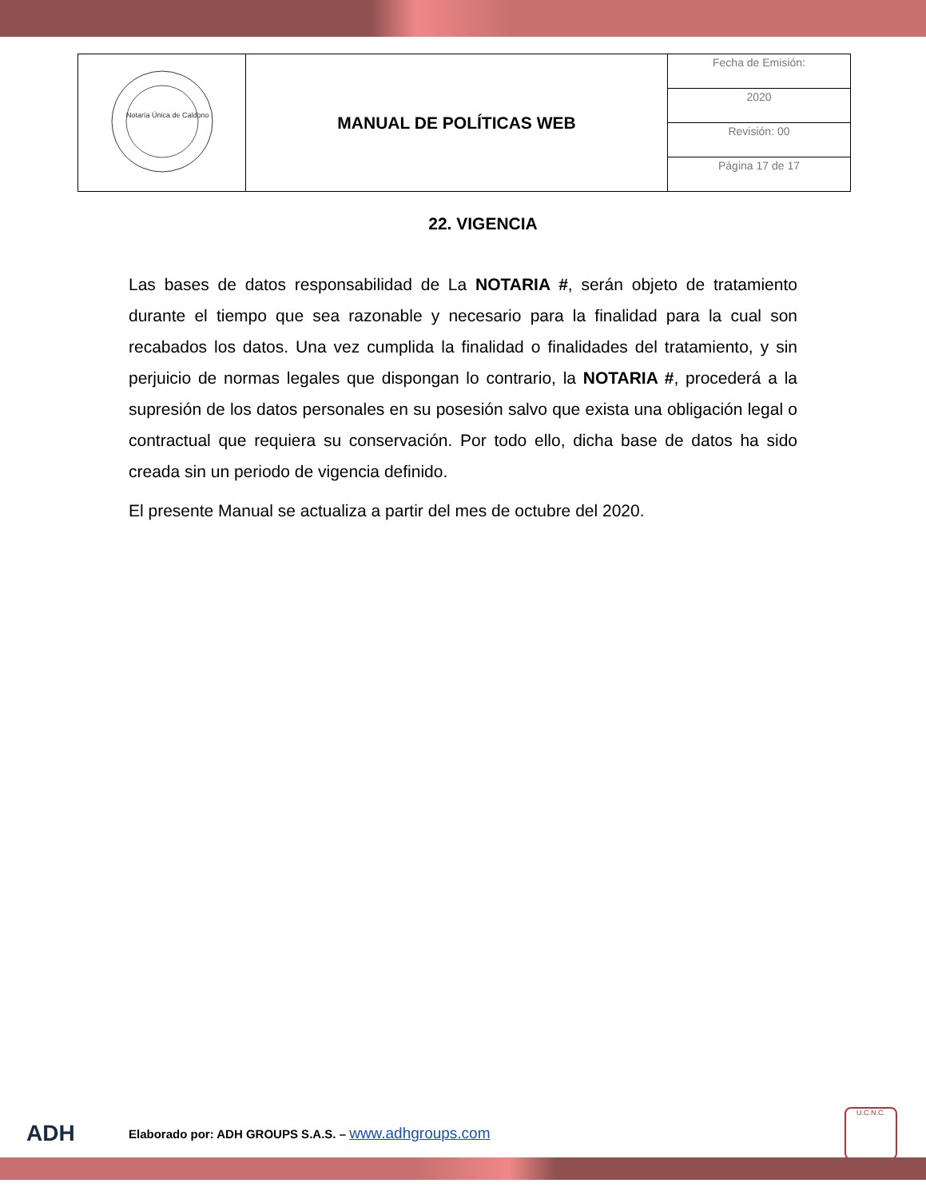| Notaría Única de Caldono | MANUAL DE POLÍTICAS WEB | Fecha de Emisión: |
| | | 2020 |
| | | Revisión: 00 |
| | | Página 17 de 17 |
22. VIGENCIA
Las bases de datos responsabilidad de La NOTARIA #, serán objeto de tratamiento durante el tiempo que sea razonable y necesario para la finalidad para la cual son recabados los datos. Una vez cumplida la finalidad o finalidades del tratamiento, y sin perjuicio de normas legales que dispongan lo contrario, la NOTARIA #, procederá a la supresión de los datos personales en su posesión salvo que exista una obligación legal o contractual que requiera su conservación. Por todo ello, dicha base de datos ha sido creada sin un periodo de vigencia definido.
El presente Manual se actualiza a partir del mes de octubre del 2020.
ADH
Elaborado por: ADH GROUPS S.A.S. – www.adhgroups.com
U.C.N.C.